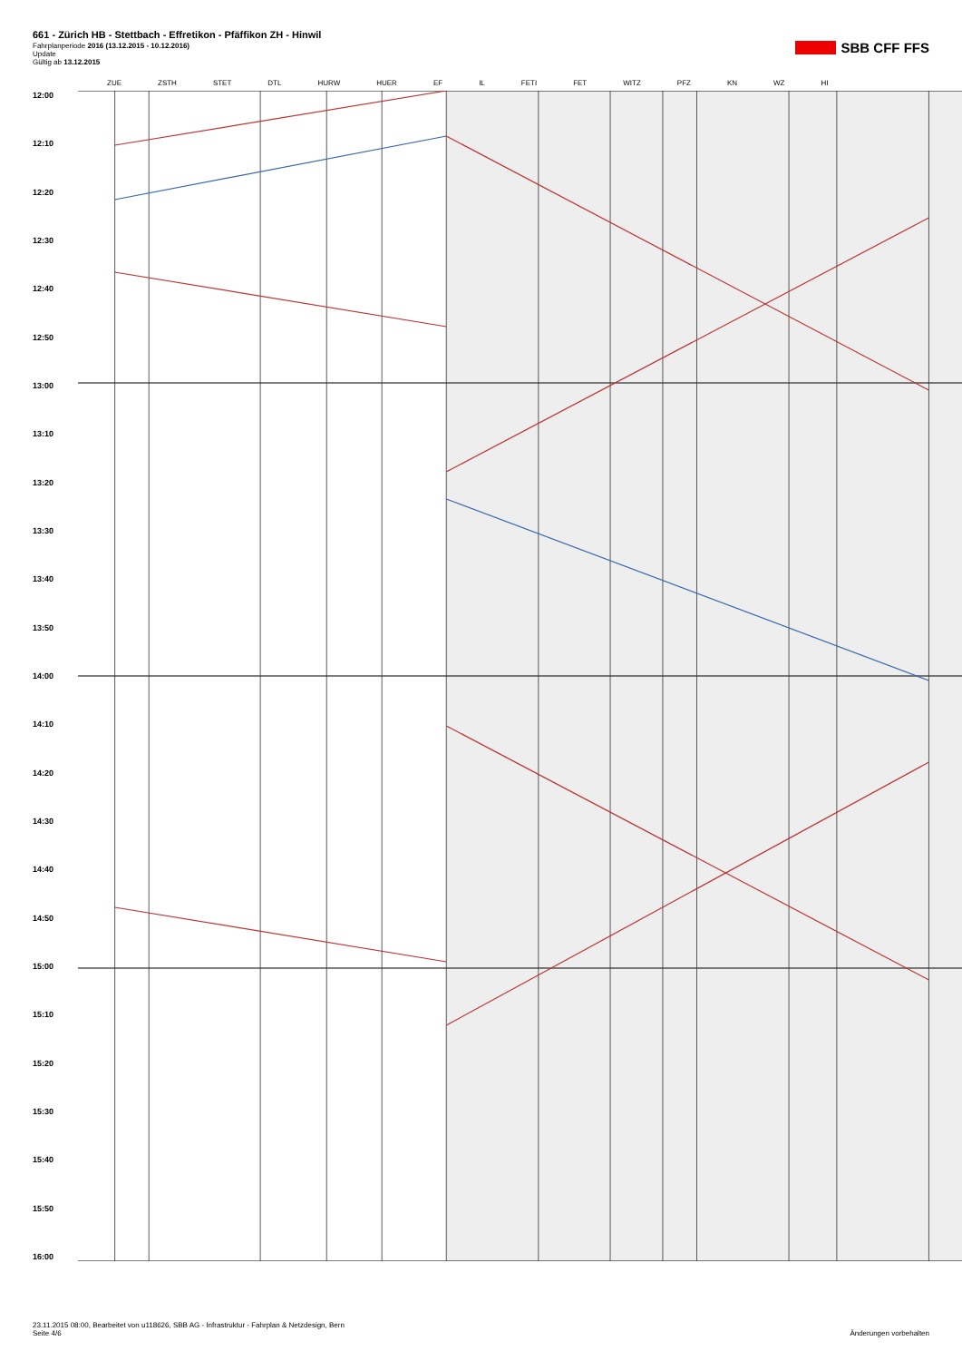661 - Zürich HB - Stettbach - Effretikon - Pfäffikon ZH - Hinwil
Fahrplanperiode 2016 (13.12.2015 - 10.12.2016)
Update
Gültig ab 13.12.2015
SBB CFF FFS
ZUE ZSTH STET DTL HURW HUER EF IL FETI FET WITZ PFZ KN WZ HI
12:00
12:10
12:20
12:30
12:40
12:50
13:00
13:10
13:20
13:30
13:40
13:50
14:00
14:10
14:20
14:30
14:40
14:50
15:00
15:10
15:20
15:30
15:40
15:50
16:00
23.11.2015 08:00, Bearbeitet von u118626, SBB AG - Infrastruktur - Fahrplan & Netzdesign, Bern
Seite 4/6
Änderungen vorbehalten